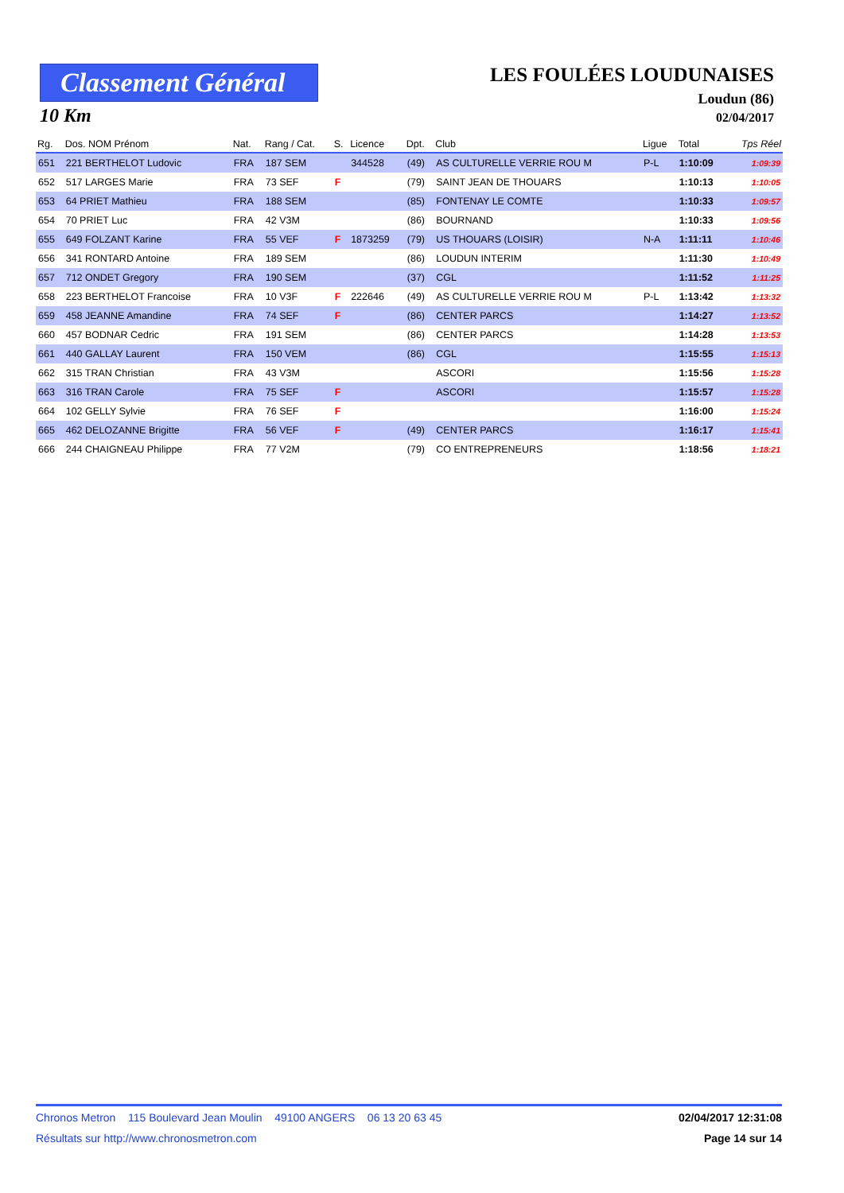Classement Général
10 Km
LES FOULÉES LOUDUNAISES
Loudun (86)
02/04/2017
| Rg. | Dos. NOM Prénom | Nat. | Rang / Cat. | S. | Licence | Dpt. | Club | Ligue | Total | Tps Réel |
| --- | --- | --- | --- | --- | --- | --- | --- | --- | --- | --- |
| 651 | 221 BERTHELOT Ludovic | FRA | 187 SEM | | 344528 | (49) | AS CULTURELLE VERRIE ROU M | P-L | 1:10:09 | 1:09:39 |
| 652 | 517 LARGES Marie | FRA | 73 SEF | F | | (79) | SAINT JEAN DE THOUARS | | 1:10:13 | 1:10:05 |
| 653 | 64 PRIET Mathieu | FRA | 188 SEM | | | (85) | FONTENAY LE COMTE | | 1:10:33 | 1:09:57 |
| 654 | 70 PRIET Luc | FRA | 42 V3M | | | (86) | BOURNAND | | 1:10:33 | 1:09:56 |
| 655 | 649 FOLZANT Karine | FRA | 55 VEF | F | 1873259 | (79) | US THOUARS (LOISIR) | N-A | 1:11:11 | 1:10:46 |
| 656 | 341 RONTARD Antoine | FRA | 189 SEM | | | (86) | LOUDUN INTERIM | | 1:11:30 | 1:10:49 |
| 657 | 712 ONDET Gregory | FRA | 190 SEM | | | (37) | CGL | | 1:11:52 | 1:11:25 |
| 658 | 223 BERTHELOT Francoise | FRA | 10 V3F | F | 222646 | (49) | AS CULTURELLE VERRIE ROU M | P-L | 1:13:42 | 1:13:32 |
| 659 | 458 JEANNE Amandine | FRA | 74 SEF | F | | (86) | CENTER PARCS | | 1:14:27 | 1:13:52 |
| 660 | 457 BODNAR Cedric | FRA | 191 SEM | | | (86) | CENTER PARCS | | 1:14:28 | 1:13:53 |
| 661 | 440 GALLAY Laurent | FRA | 150 VEM | | | (86) | CGL | | 1:15:55 | 1:15:13 |
| 662 | 315 TRAN Christian | FRA | 43 V3M | | | | ASCORI | | 1:15:56 | 1:15:28 |
| 663 | 316 TRAN Carole | FRA | 75 SEF | F | | | ASCORI | | 1:15:57 | 1:15:28 |
| 664 | 102 GELLY Sylvie | FRA | 76 SEF | F | | | | | 1:16:00 | 1:15:24 |
| 665 | 462 DELOZANNE Brigitte | FRA | 56 VEF | F | | (49) | CENTER PARCS | | 1:16:17 | 1:15:41 |
| 666 | 244 CHAIGNEAU Philippe | FRA | 77 V2M | | | (79) | CO ENTREPRENEURS | | 1:18:56 | 1:18:21 |
Chronos Metron 115 Boulevard Jean Moulin 49100 ANGERS 06 13 20 63 45 02/04/2017 12:31:08
Résultats sur http://www.chronosmetron.com Page 14 sur 14